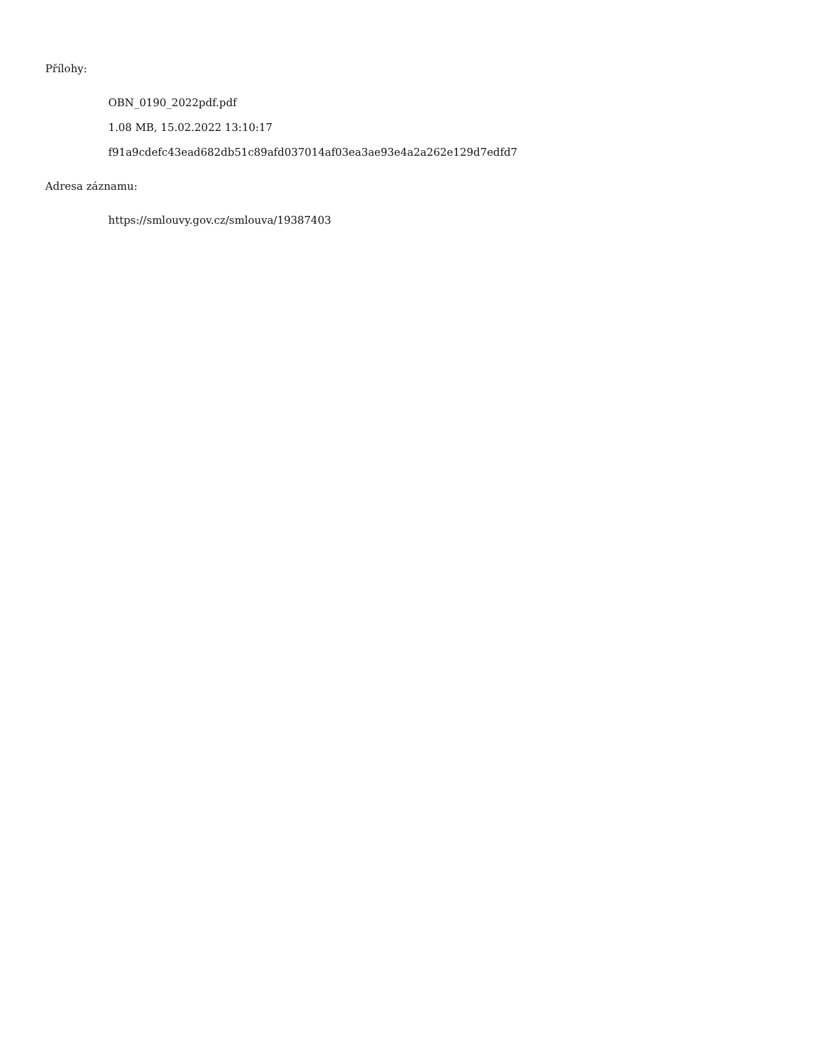Přílohy:
OBN_0190_2022pdf.pdf
1.08 MB, 15.02.2022 13:10:17
f91a9cdefc43ead682db51c89afd037014af03ea3ae93e4a2a262e129d7edfd7
Adresa záznamu:
https://smlouvy.gov.cz/smlouva/19387403